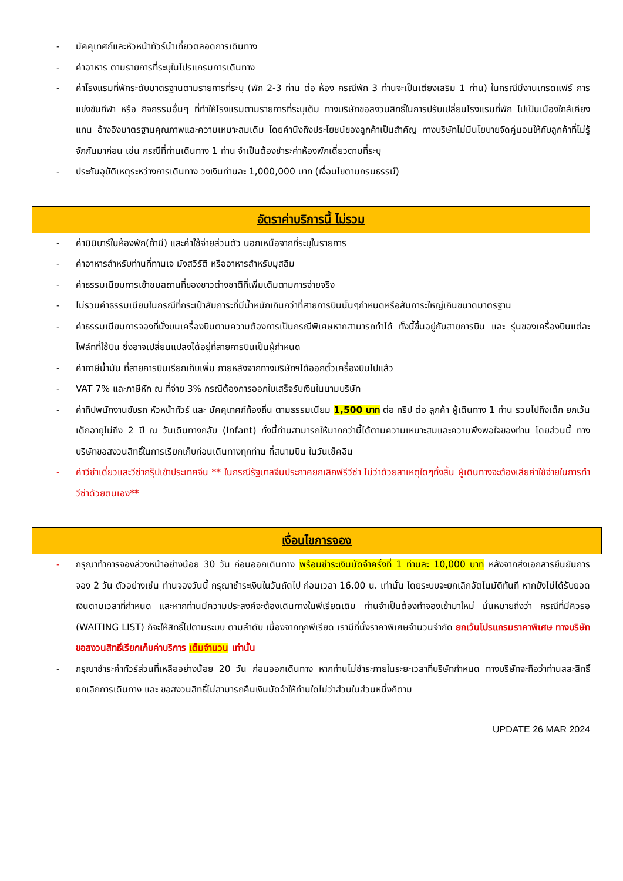- มัคคุเทศก์และหัวหน้าทัวร์นำเที่ยวตลอดการเดินทาง
- ค่าอาหาร ตามรายการที่ระบุในโปรแกรมการเดินทาง
- ค่าโรงแรมที่พักระดับมาตรฐานตามรายการที่ระบุ (พัก 2-3 ท่าน ต่อ ห้อง กรณีพัก 3 ท่านจะเป็นเตียงเสริม 1 ท่าน) ในกรณีมีงานเทรดแฟร์ การแข่งขันกีฬา หรือ กิจกรรมอื่นๆ ที่ทำให้โรงแรมตามรายการที่ระบุเต็ม ทางบริษัทขอสงวนสิทธิ์ในการปรับเปลี่ยนโรงแรมที่พัก ไปเป็นเมืองใกล้เคียงแทน อ้างอิงมาตรฐานคุณภาพและความเหมาะสมเดิม โดยคำนึงถึงประโยชน์ของลูกค้าเป็นสำคัญ ทางบริษัทไม่มีนโยบายจัดคู่นอนให้กับลูกค้าที่ไม่รู้จักกันมาก่อน เช่น กรณีที่ท่านเดินทาง 1 ท่าน จำเป็นต้องชำระค่าห้องพักเดี่ยวตามที่ระบุ
- ประกันอุบัติเหตุระหว่างการเดินทาง วงเงินท่านละ 1,000,000 บาท (เงื่อนไขตามกรมธรรม์)
อัตราค่าบริการนี้ ไม่รวม
- ค่ามินิบาร์ในห้องพัก(ถ้ามี) และค่าใช้จ่ายส่วนตัว นอกเหนือจากที่ระบุในรายการ
- ค่าอาหารสำหรับท่านที่ทานเจ มังสวิรัติ หรืออาหารสำหรับมุสลิม
- ค่าธรรมเนียมการเข้าชมสถานที่ของชาวต่างชาติที่เพิ่มเติมตามการจ่ายจริง
- ไม่รวมค่าธรรมเนียมในกรณีที่กระเป๋าสัมภาระที่มีน้ำหนักเกินกว่าที่สายการบินนั้นๆกำหนดหรือสัมภาระใหญ่เกินขนาดมาตรฐาน
- ค่าธรรมเนียมการจองที่นั่งบนเครื่องบินตามความต้องการเป็นกรณีพิเศษหากสามารถทำได้ ทั้งนี้ขึ้นอยู่กับสายการบิน และ รุ่นของเครื่องบินแต่ละไฟล์ทที่ใช้บิน ซึ่งอาจเปลี่ยนแปลงได้อยู่ที่สายการบินเป็นผู้กำหนด
- ค่าภาษีน้ำมัน ที่สายการบินเรียกเก็บเพิ่ม ภายหลังจากทางบริษัทฯได้ออกตั๋วเครื่องบินไปแล้ว
- VAT 7% และภาษีหัก ณ ที่จ่าย 3% กรณีต้องการออกใบเสร็จรับเงินในนามบริษัท
- ค่าทิปพนักงานขับรถ หัวหน้าทัวร์ และ มัคคุเทศก์ท้องถิ่น ตามธรรมเนียม 1,500 บาท ต่อ ทริป ต่อ ลูกค้า ผู้เดินทาง 1 ท่าน รวมไปถึงเด็ก ยกเว้นเด็กอายุไม่ถึง 2 ปี ณ วันเดินทางกลับ (Infant) ทั้งนี้ท่านสามารถให้มากกว่านี้ได้ตามความเหมาะสมและความพึงพอใจของท่าน โดยส่วนนี้ ทางบริษัทขอสงวนสิทธิ์ในการเรียกเก็บก่อนเดินทางทุกท่าน ที่สนามบิน ในวันเช็คอิน
- ค่าวีซ่าเดี่ยวและวีซ่ากรุ๊ปเข้าประเทศจีน ** ในกรณีรัฐบาลจีนประกาศยกเลิกฟรีวีซ่า ไม่ว่าด้วยสาเหตุใดๆทั้งสิ้น ผู้เดินทางจะต้องเสียค่าใช้จ่ายในการทำวีซ่าด้วยตนเอง**
เงื่อนไขการจอง
- กรุณาทำการจองล่วงหน้าอย่างน้อย 30 วัน ก่อนออกเดินทาง พร้อมชำระเงินมัดจำครั้งที่ 1 ท่านละ 10,000 บาท หลังจากส่งเอกสารยืนยันการจอง 2 วัน ตัวอย่างเช่น ท่านจองวันนี้ กรุณาชำระเงินในวันถัดไป ก่อนเวลา 16.00 น. เท่านั้น โดยระบบจะยกเลิกอัตโนมัติทันที หากยังไม่ได้รับยอดเงินตามเวลาที่กำหนด และหากท่านมีความประสงค์จะต้องเดินทางในพีเรียดเดิม ท่านจำเป็นต้องทำจองเข้ามาใหม่ นั่นหมายถึงว่า กรณีที่มีคิวรอ (WAITING LIST) ก็จะให้สิทธิ์ไปตามระบบ ตามลำดับ เนื่องจากทุกพีเรียด เรามีที่นั่งราคาพิเศษจำนวนจำกัด ยกเว้นโปรแกรมราคาพิเศษ ทางบริษัทขอสงวนสิทธิ์เรียกเก็บค่าบริการ เต็มจำนวน เท่านั้น
- กรุณาชำระค่าทัวร์ส่วนที่เหลืออย่างน้อย 20 วัน ก่อนออกเดินทาง หากท่านไม่ชำระภายในระยะเวลาที่บริษัทกำหนด ทางบริษัทจะถือว่าท่านสละสิทธิ์ยกเลิกการเดินทาง และ ขอสงวนสิทธิ์ไม่สามารถคืนเงินมัดจำให้ท่านใดไม่ว่าส่วนในส่วนหนึ่งก็ตาม
UPDATE 26 MAR 2024